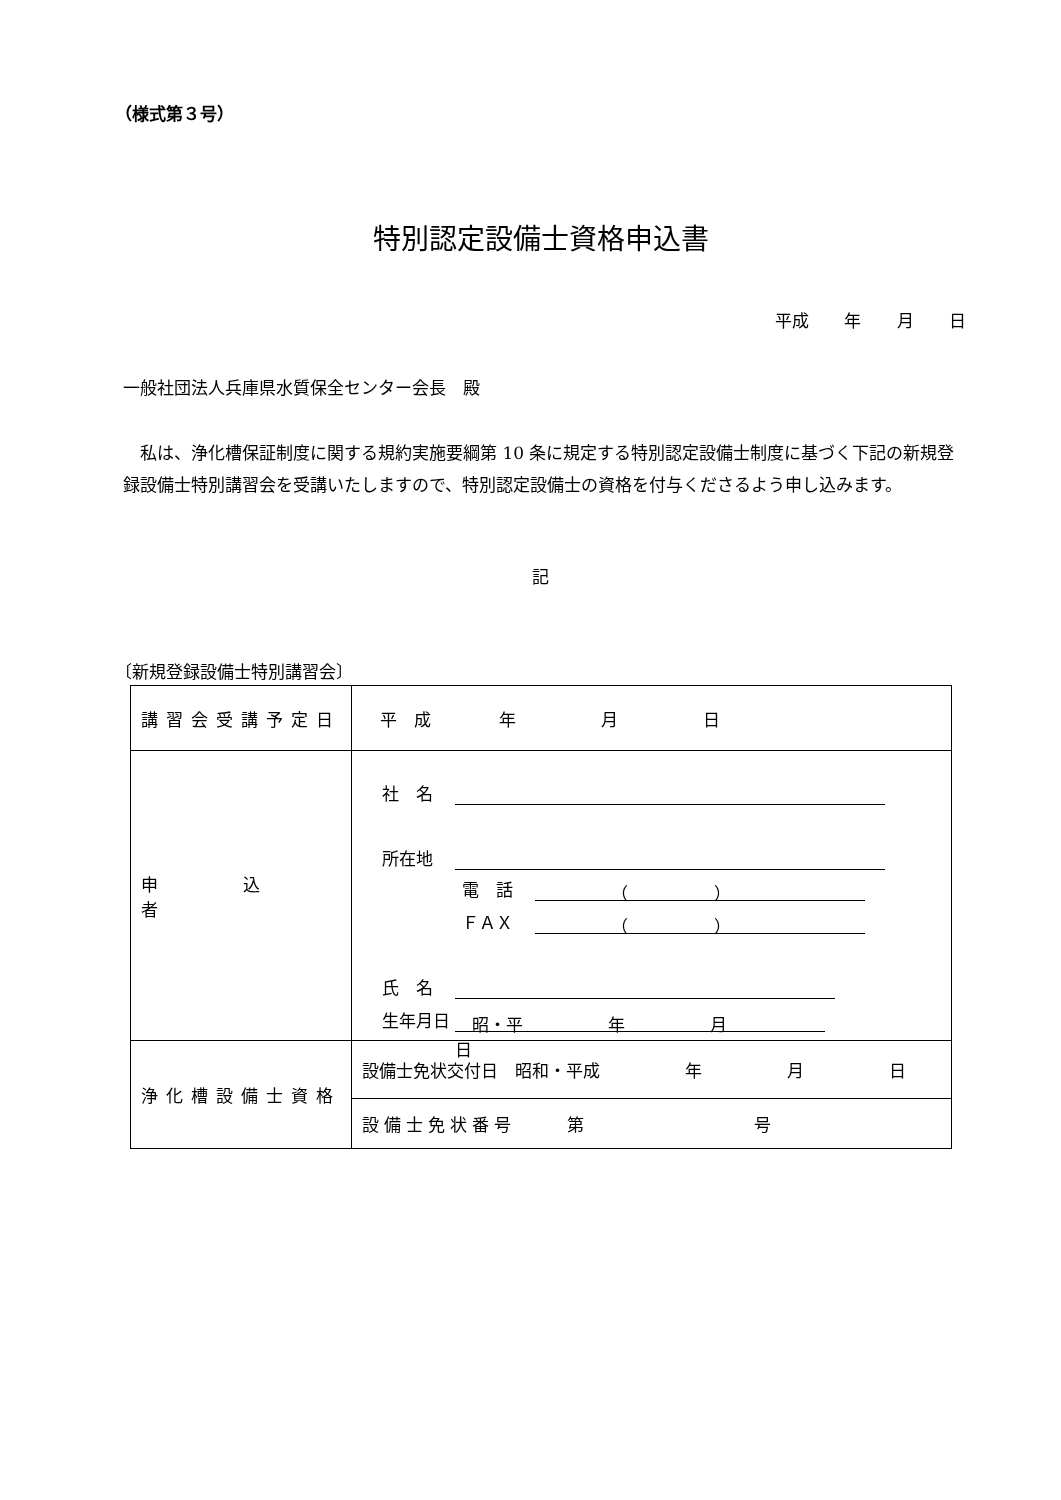（様式第３号）
特別認定設備士資格申込書
平成 年 月 日
一般社団法人兵庫県水質保全センター会長　殿
私は、浄化槽保証制度に関する規約実施要綱第 10 条に規定する特別認定設備士制度に基づく下記の新規登録設備士特別講習会を受講いたしますので、特別認定設備士の資格を付与くださるよう申し込みます。
記
〔新規登録設備士特別講習会〕
| 講習会受講予定日 | 平 成 年 月 日 |
| 申 込 者 | 社 名 所在地 電 話 （ ） ＦＡＸ （ ） 氏 名 生年月日 昭・平 年 月 日 |
| 浄化槽設備士資格 | 設備士免状交付日 昭和・平成 年 月 日 |
| | 設備士免状番号 第 号 |